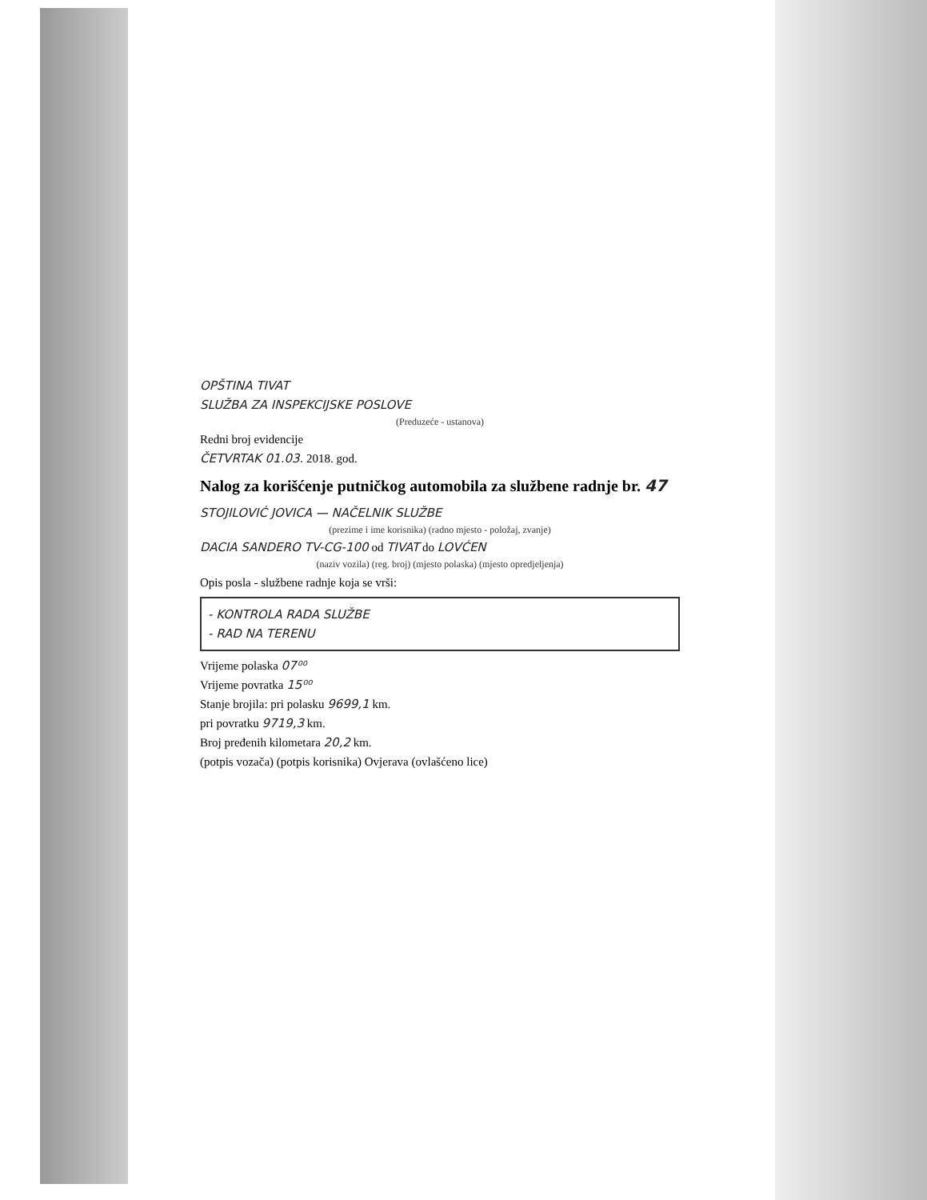OPŠTINA TIVAT
SLUŽBA ZA INSPEKCIJSKE POSLOVE
(Preduzeće - ustanova)
Redni broj evidencije
ČETVRTAK 01.03. 2018. god.
Nalog za korišćenje putničkog automobila za službene radnje br. 47
STOJILOVIĆ JOVICA — NAČELNIK SLUŽBE
(prezime i ime korisnika) (radno mjesto - položaj, zvanje)
DACIA SANDERO TV-CG-100 od TIVAT do LOVĆEN
(naziv vozila) (reg. broj) (mjesto polaska) (mjesto opredjeljenja)
Opis posla - službene radnje koja se vrši:
- KONTROLA RADA SLUŽBE
- RAD NA TERENU
Vrijeme polaska 07⁰⁰
Vrijeme povratka 15⁰⁰
Stanje brojila: pri polasku 9699,1 km.
pri povratku 9719,3 km.
Broj pređenih kilometara 20,2 km.
(potpis vozača) (potpis korisnika) Ovjerava (ovlašćeno lice)